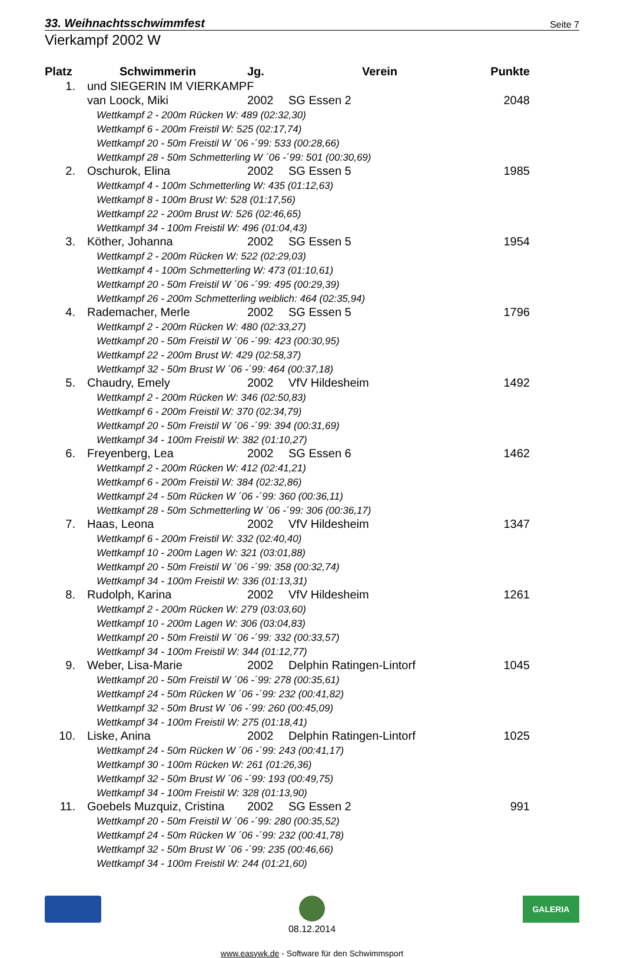33. Weihnachtsschwimmfest Seite 7
Vierkampf 2002 W
| Platz | Schwimmerin | Jg. | Verein | Punkte |
| --- | --- | --- | --- | --- |
| 1. | und SIEGERIN IM VIERKAMPF | | | |
| | van Loock, Miki | 2002 | SG Essen 2 | 2048 |
| | Wettkampf 2 - 200m Rücken W: 489 (02:32,30) | | | |
| | Wettkampf 6 - 200m Freistil W: 525 (02:17,74) | | | |
| | Wettkampf 20 - 50m Freistil W ´06 -´99: 533 (00:28,66) | | | |
| | Wettkampf 28 - 50m Schmetterling W ´06 -´99: 501 (00:30,69) | | | |
| 2. | Oschurok, Elina | 2002 | SG Essen 5 | 1985 |
| | Wettkampf 4 - 100m Schmetterling W: 435 (01:12,63) | | | |
| | Wettkampf 8 - 100m Brust W: 528 (01:17,56) | | | |
| | Wettkampf 22 - 200m Brust W: 526 (02:46,65) | | | |
| | Wettkampf 34 - 100m Freistil W: 496 (01:04,43) | | | |
| 3. | Köther, Johanna | 2002 | SG Essen 5 | 1954 |
| | Wettkampf 2 - 200m Rücken W: 522 (02:29,03) | | | |
| | Wettkampf 4 - 100m Schmetterling W: 473 (01:10,61) | | | |
| | Wettkampf 20 - 50m Freistil W ´06 -´99: 495 (00:29,39) | | | |
| | Wettkampf 26 - 200m Schmetterling weiblich: 464 (02:35,94) | | | |
| 4. | Rademacher, Merle | 2002 | SG Essen 5 | 1796 |
| | Wettkampf 2 - 200m Rücken W: 480 (02:33,27) | | | |
| | Wettkampf 20 - 50m Freistil W ´06 -´99: 423 (00:30,95) | | | |
| | Wettkampf 22 - 200m Brust W: 429 (02:58,37) | | | |
| | Wettkampf 32 - 50m Brust W ´06 -´99: 464 (00:37,18) | | | |
| 5. | Chaudry, Emely | 2002 | VfV Hildesheim | 1492 |
| | Wettkampf 2 - 200m Rücken W: 346 (02:50,83) | | | |
| | Wettkampf 6 - 200m Freistil W: 370 (02:34,79) | | | |
| | Wettkampf 20 - 50m Freistil W ´06 -´99: 394 (00:31,69) | | | |
| | Wettkampf 34 - 100m Freistil W: 382 (01:10,27) | | | |
| 6. | Freyenberg, Lea | 2002 | SG Essen 6 | 1462 |
| | Wettkampf 2 - 200m Rücken W: 412 (02:41,21) | | | |
| | Wettkampf 6 - 200m Freistil W: 384 (02:32,86) | | | |
| | Wettkampf 24 - 50m Rücken W ´06 -´99: 360 (00:36,11) | | | |
| | Wettkampf 28 - 50m Schmetterling W ´06 -´99: 306 (00:36,17) | | | |
| 7. | Haas, Leona | 2002 | VfV Hildesheim | 1347 |
| | Wettkampf 6 - 200m Freistil W: 332 (02:40,40) | | | |
| | Wettkampf 10 - 200m Lagen W: 321 (03:01,88) | | | |
| | Wettkampf 20 - 50m Freistil W ´06 -´99: 358 (00:32,74) | | | |
| | Wettkampf 34 - 100m Freistil W: 336 (01:13,31) | | | |
| 8. | Rudolph, Karina | 2002 | VfV Hildesheim | 1261 |
| | Wettkampf 2 - 200m Rücken W: 279 (03:03,60) | | | |
| | Wettkampf 10 - 200m Lagen W: 306 (03:04,83) | | | |
| | Wettkampf 20 - 50m Freistil W ´06 -´99: 332 (00:33,57) | | | |
| | Wettkampf 34 - 100m Freistil W: 344 (01:12,77) | | | |
| 9. | Weber, Lisa-Marie | 2002 | Delphin Ratingen-Lintorf | 1045 |
| | Wettkampf 20 - 50m Freistil W ´06 -´99: 278 (00:35,61) | | | |
| | Wettkampf 24 - 50m Rücken W ´06 -´99: 232 (00:41,82) | | | |
| | Wettkampf 32 - 50m Brust W ´06 -´99: 260 (00:45,09) | | | |
| | Wettkampf 34 - 100m Freistil W: 275 (01:18,41) | | | |
| 10. | Liske, Anina | 2002 | Delphin Ratingen-Lintorf | 1025 |
| | Wettkampf 24 - 50m Rücken W ´06 -´99: 243 (00:41,17) | | | |
| | Wettkampf 30 - 100m Rücken W: 261 (01:26,36) | | | |
| | Wettkampf 32 - 50m Brust W ´06 -´99: 193 (00:49,75) | | | |
| | Wettkampf 34 - 100m Freistil W: 328 (01:13,90) | | | |
| 11. | Goebels Muzquiz, Cristina | 2002 | SG Essen 2 | 991 |
| | Wettkampf 20 - 50m Freistil W ´06 -´99: 280 (00:35,52) | | | |
| | Wettkampf 24 - 50m Rücken W ´06 -´99: 232 (00:41,78) | | | |
| | Wettkampf 32 - 50m Brust W ´06 -´99: 235 (00:46,66) | | | |
| | Wettkampf 34 - 100m Freistil W: 244 (01:21,60) | | | |
08.12.2014
GALERIA
www.easywk.de - Software für den Schwimmsport